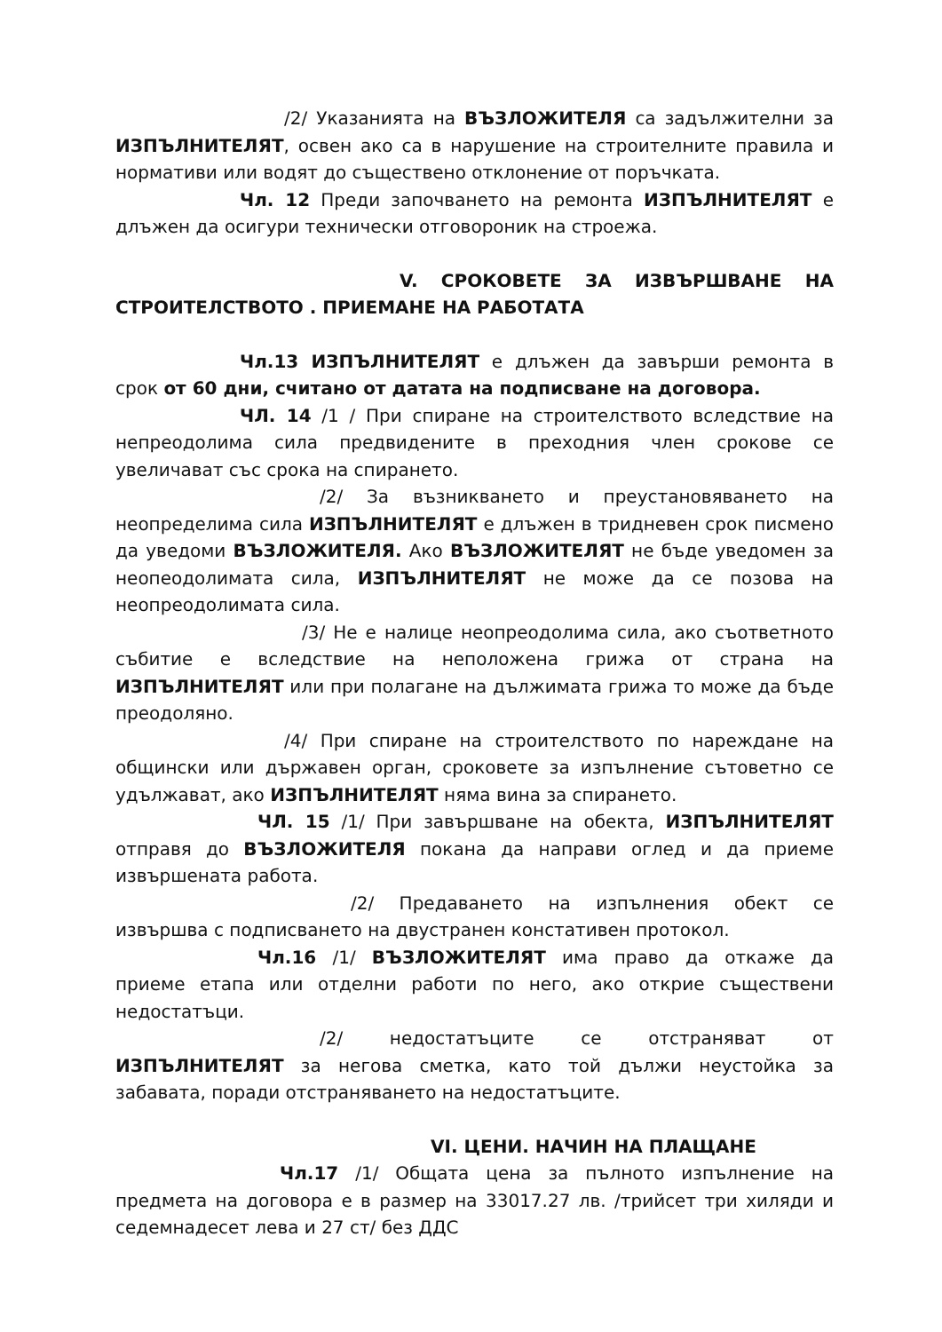/2/ Указанията на ВЪЗЛОЖИТЕЛЯ са задължителни за ИЗПЪЛНИТЕЛЯТ, освен ако са в нарушение на строителните правила и нормативи или водят до съществено отклонение от поръчката.
Чл. 12 Преди започването на ремонта ИЗПЪЛНИТЕЛЯТ е длъжен да осигури технически отговороник на строежа.
V. СРОКОВЕТЕ ЗА ИЗВЪРШВАНЕ НА СТРОИТЕЛСТВОТО . ПРИЕМАНЕ НА РАБОТАТА
Чл.13 ИЗПЪЛНИТЕЛЯТ е длъжен да завърши ремонта в срок от 60 дни, считано от датата на подписване на договора.
ЧЛ. 14 /1 / При спиране на строителството вследствие на непреодолима сила предвидените в преходния член срокове се увеличават със срока на спирането.
/2/ За възникването и преустановяването на неопределима сила ИЗПЪЛНИТЕЛЯТ е длъжен в тридневен срок писмено да уведоми ВЪЗЛОЖИТЕЛЯ. Ако ВЪЗЛОЖИТЕЛЯТ не бъде уведомен за неопеодолимата сила, ИЗПЪЛНИТЕЛЯТ не може да се позова на неопреодолимата сила.
/3/ Не е налице неопреодолима сила, ако съответното събитие е вследствие на неположена грижа от страна на ИЗПЪЛНИТЕЛЯТ или при полагане на дължимата грижа то може да бъде преодоляно.
/4/ При спиране на строителството по нареждане на общински или държавен орган, сроковете за изпълнение сътоветно се удължават, ако ИЗПЪЛНИТЕЛЯТ няма вина за спирането.
ЧЛ. 15 /1/ При завършване на обекта, ИЗПЪЛНИТЕЛЯТ отправя до ВЪЗЛОЖИТЕЛЯ покана да направи оглед и да приеме извършената работа.
/2/ Предаването на изпълнения обект се извършва с подписването на двустранен констативен протокол.
Чл.16 /1/ ВЪЗЛОЖИТЕЛЯТ има право да откаже да приеме етапа или отделни работи по него, ако открие съществени недостатъци.
/2/ недостатъците се отстраняват от ИЗПЪЛНИТЕЛЯТ за негова сметка, като той дължи неустойка за забавата, поради отстраняването на недостатъците.
VI. ЦЕНИ. НАЧИН НА ПЛАЩАНЕ
Чл.17 /1/ Общата цена за пълното изпълнение на предмета на договора е в размер на 33017.27 лв. /трийсет три хиляди и седемнадесет лева и 27 ст/ без ДДС